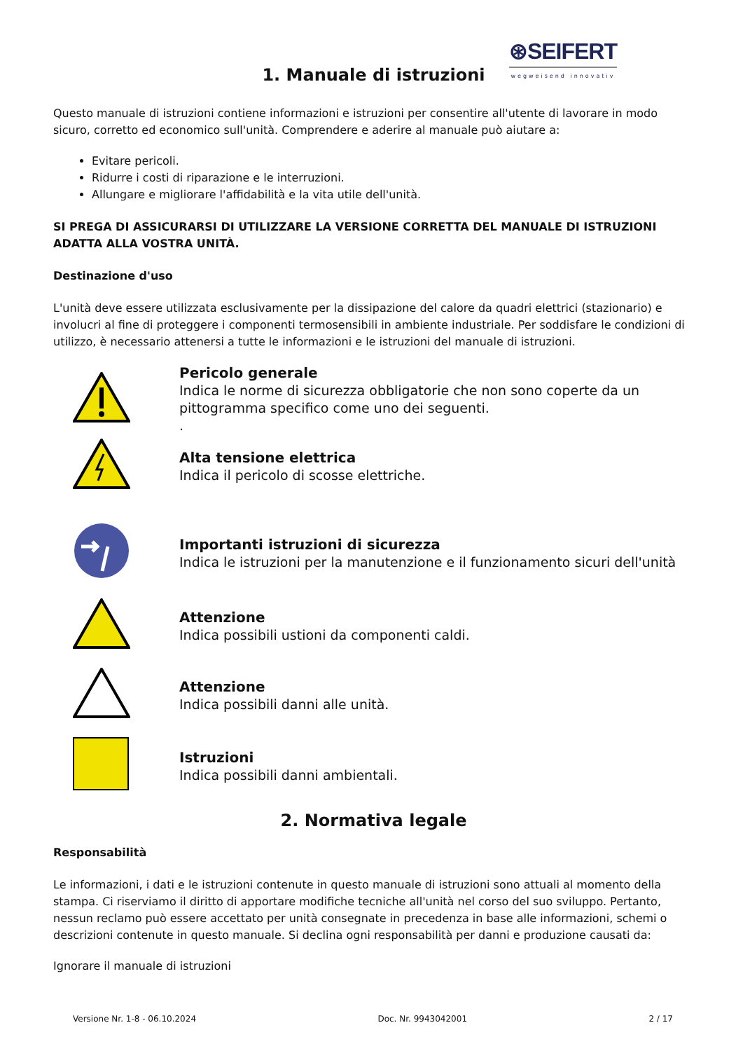1. Manuale di istruzioni
⊛SEIFERT
wegweisend innovativ
Questo manuale di istruzioni contiene informazioni e istruzioni per consentire all'utente di lavorare in modo sicuro, corretto ed economico sull'unità. Comprendere e aderire al manuale può aiutare a:
Evitare pericoli.
Ridurre i costi di riparazione e le interruzioni.
Allungare e migliorare l'affidabilità e la vita utile dell'unità.
SI PREGA DI ASSICURARSI DI UTILIZZARE LA VERSIONE CORRETTA DEL MANUALE DI ISTRUZIONI ADATTA ALLA VOSTRA UNITÀ.
Destinazione d'uso
L'unità deve essere utilizzata esclusivamente per la dissipazione del calore da quadri elettrici (stazionario) e involucri al fine di proteggere i componenti termosensibili in ambiente industriale. Per soddisfare le condizioni di utilizzo, è necessario attenersi a tutte le informazioni e le istruzioni del manuale di istruzioni.
Pericolo generale
Indica le norme di sicurezza obbligatorie che non sono coperte da un pittogramma specifico come uno dei seguenti.
.
Alta tensione elettrica
Indica il pericolo di scosse elettriche.
Importanti istruzioni di sicurezza
Indica le istruzioni per la manutenzione e il funzionamento sicuri dell'unità
Attenzione
Indica possibili ustioni da componenti caldi.
Attenzione
Indica possibili danni alle unità.
Istruzioni
Indica possibili danni ambientali.
2. Normativa legale
Responsabilità
Le informazioni, i dati e le istruzioni contenute in questo manuale di istruzioni sono attuali al momento della stampa. Ci riserviamo il diritto di apportare modifiche tecniche all'unità nel corso del suo sviluppo. Pertanto, nessun reclamo può essere accettato per unità consegnate in precedenza in base alle informazioni, schemi o descrizioni contenute in questo manuale. Si declina ogni responsabilità per danni e produzione causati da:
Ignorare il manuale di istruzioni
Versione Nr. 1-8 - 06.10.2024 Doc. Nr. 9943042001 2 / 17